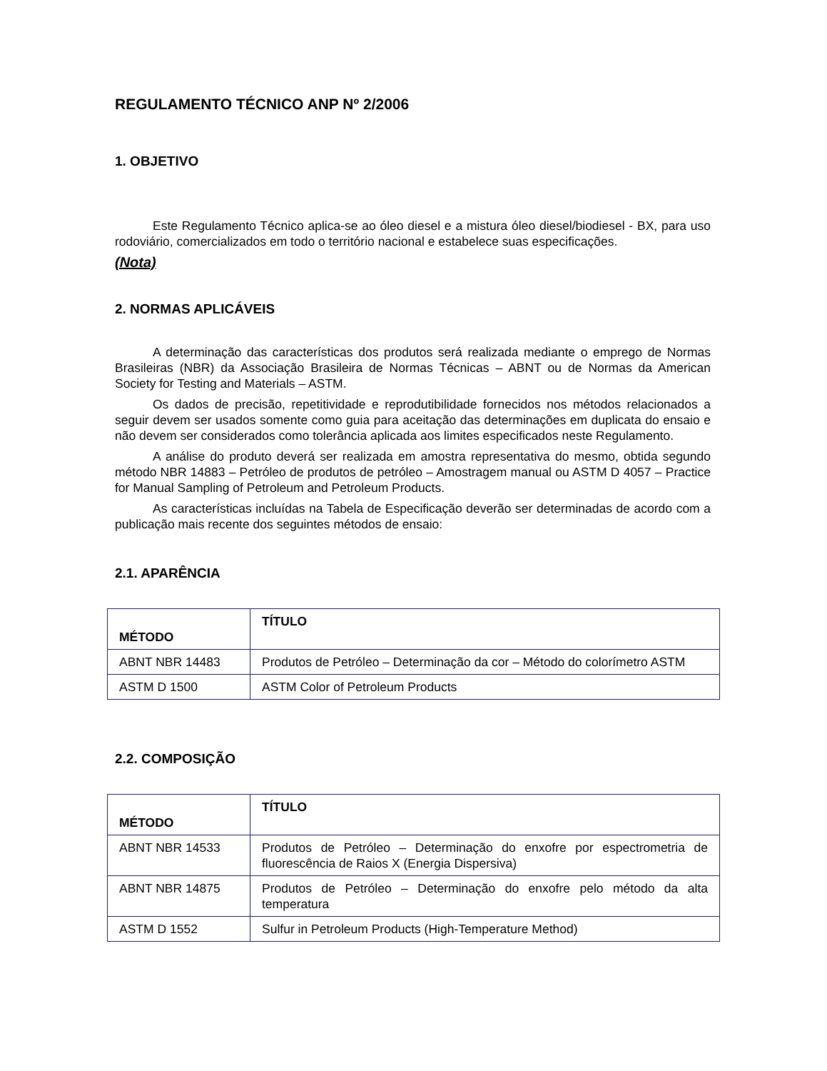REGULAMENTO TÉCNICO ANP Nº 2/2006
1. OBJETIVO
Este Regulamento Técnico aplica-se ao óleo diesel e a mistura óleo diesel/biodiesel - BX, para uso rodoviário, comercializados em todo o território nacional e estabelece suas especificações.
(Nota)
2. NORMAS APLICÁVEIS
A determinação das características dos produtos será realizada mediante o emprego de Normas Brasileiras (NBR) da Associação Brasileira de Normas Técnicas – ABNT ou de Normas da American Society for Testing and Materials – ASTM.
Os dados de precisão, repetitividade e reprodutibilidade fornecidos nos métodos relacionados a seguir devem ser usados somente como guia para aceitação das determinações em duplicata do ensaio e não devem ser considerados como tolerância aplicada aos limites especificados neste Regulamento.
A análise do produto deverá ser realizada em amostra representativa do mesmo, obtida segundo método NBR 14883 – Petróleo de produtos de petróleo – Amostragem manual ou ASTM D 4057 – Practice for Manual Sampling of Petroleum and Petroleum Products.
As características incluídas na Tabela de Especificação deverão ser determinadas de acordo com a publicação mais recente dos seguintes métodos de ensaio:
2.1. APARÊNCIA
| MÉTODO | TÍTULO |
| --- | --- |
| ABNT NBR 14483 | Produtos de Petróleo – Determinação da cor – Método do colorímetro ASTM |
| ASTM D 1500 | ASTM Color of Petroleum Products |
2.2. COMPOSIÇÃO
| MÉTODO | TÍTULO |
| --- | --- |
| ABNT NBR 14533 | Produtos de Petróleo – Determinação do enxofre por espectrometria de fluorescência de Raios X (Energia Dispersiva) |
| ABNT NBR 14875 | Produtos de Petróleo – Determinação do enxofre pelo método da alta temperatura |
| ASTM D 1552 | Sulfur in Petroleum Products (High-Temperature Method) |